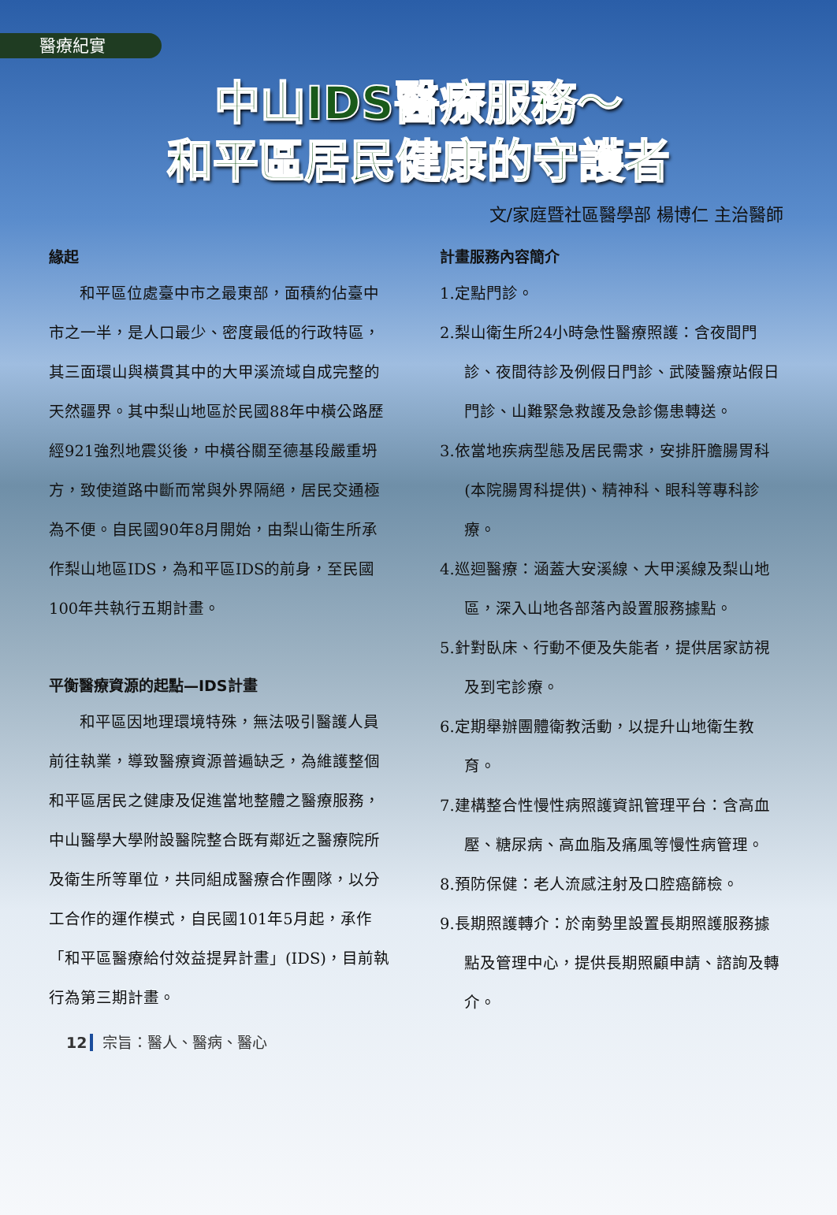醫療紀實
中山IDS醫療服務～
和平區居民健康的守護者
文/家庭暨社區醫學部 楊博仁 主治醫師
緣起
和平區位處臺中市之最東部，面積約佔臺中市之一半，是人口最少、密度最低的行政特區，其三面環山與橫貫其中的大甲溪流域自成完整的天然疆界。其中梨山地區於民國88年中橫公路歷經921強烈地震災後，中橫谷關至德基段嚴重坍方，致使道路中斷而常與外界隔絕，居民交通極為不便。自民國90年8月開始，由梨山衛生所承作梨山地區IDS，為和平區IDS的前身，至民國100年共執行五期計畫。
平衡醫療資源的起點—IDS計畫
和平區因地理環境特殊，無法吸引醫護人員前往執業，導致醫療資源普遍缺乏，為維護整個和平區居民之健康及促進當地整體之醫療服務，中山醫學大學附設醫院整合既有鄰近之醫療院所及衛生所等單位，共同組成醫療合作團隊，以分工合作的運作模式，自民國101年5月起，承作「和平區醫療給付效益提昇計畫」(IDS)，目前執行為第三期計畫。
計畫服務內容簡介
1.定點門診。
2.梨山衛生所24小時急性醫療照護：含夜間門診、夜間待診及例假日門診、武陵醫療站假日門診、山難緊急救護及急診傷患轉送。
3.依當地疾病型態及居民需求，安排肝膽腸胃科(本院腸胃科提供)、精神科、眼科等專科診療。
4.巡迴醫療：涵蓋大安溪線、大甲溪線及梨山地區，深入山地各部落內設置服務據點。
5.針對臥床、行動不便及失能者，提供居家訪視及到宅診療。
6.定期舉辦團體衛教活動，以提升山地衛生教育。
7.建構整合性慢性病照護資訊管理平台：含高血壓、糖尿病、高血脂及痛風等慢性病管理。
8.預防保健：老人流感注射及口腔癌篩檢。
9.長期照護轉介：於南勢里設置長期照護服務據點及管理中心，提供長期照顧申請、諮詢及轉介。
12 宗旨：醫人、醫病、醫心